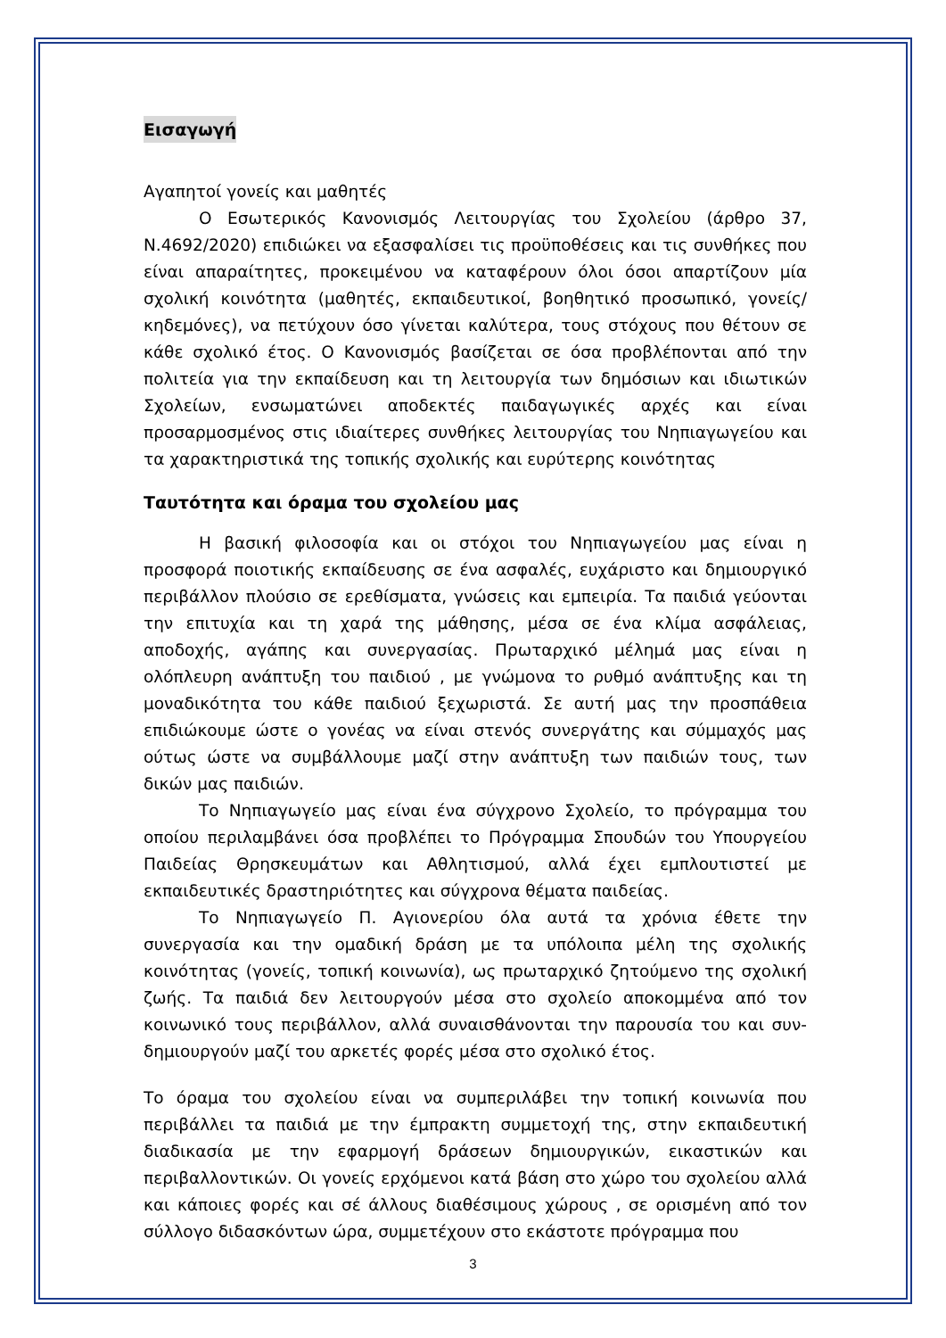Εισαγωγή
Αγαπητοί γονείς και μαθητές
Ο Εσωτερικός Κανονισμός Λειτουργίας του Σχολείου (άρθρο 37, Ν.4692/2020) επιδιώκει να εξασφαλίσει τις προϋποθέσεις και τις συνθήκες που είναι απαραίτητες, προκειμένου να καταφέρουν όλοι όσοι απαρτίζουν μία σχολική κοινότητα (μαθητές, εκπαιδευτικοί, βοηθητικό προσωπικό, γονείς/κηδεμόνες), να πετύχουν όσο γίνεται καλύτερα, τους στόχους που θέτουν σε κάθε σχολικό έτος. Ο Κανονισμός βασίζεται σε όσα προβλέπονται από την πολιτεία για την εκπαίδευση και τη λειτουργία των δημόσιων και ιδιωτικών Σχολείων, ενσωματώνει αποδεκτές παιδαγωγικές αρχές και είναι προσαρμοσμένος στις ιδιαίτερες συνθήκες λειτουργίας του Νηπιαγωγείου και τα χαρακτηριστικά της τοπικής σχολικής και ευρύτερης κοινότητας
Ταυτότητα και όραμα του σχολείου μας
Η βασική φιλοσοφία και οι στόχοι του Νηπιαγωγείου μας είναι η προσφορά ποιοτικής εκπαίδευσης σε ένα ασφαλές, ευχάριστο και δημιουργικό περιβάλλον πλούσιο σε ερεθίσματα, γνώσεις και εμπειρία. Τα παιδιά γεύονται την επιτυχία και τη χαρά της μάθησης, μέσα σε ένα κλίμα ασφάλειας, αποδοχής, αγάπης και συνεργασίας. Πρωταρχικό μέλημά μας είναι η ολόπλευρη ανάπτυξη του παιδιού , με γνώμονα το ρυθμό ανάπτυξης και τη μοναδικότητα του κάθε παιδιού ξεχωριστά. Σε αυτή μας την προσπάθεια επιδιώκουμε ώστε ο γονέας να είναι στενός συνεργάτης και σύμμαχός μας ούτως ώστε να συμβάλλουμε μαζί στην ανάπτυξη των παιδιών τους, των δικών μας παιδιών.
Το Νηπιαγωγείο μας είναι ένα σύγχρονο Σχολείο, το πρόγραμμα του οποίου περιλαμβάνει όσα προβλέπει το Πρόγραμμα Σπουδών του Υπουργείου Παιδείας Θρησκευμάτων και Αθλητισμού, αλλά έχει εμπλουτιστεί με εκπαιδευτικές δραστηριότητες και σύγχρονα θέματα παιδείας.
Το Νηπιαγωγείο Π. Αγιονερίου όλα αυτά τα χρόνια έθετε την συνεργασία και την ομαδική δράση με τα υπόλοιπα μέλη της σχολικής κοινότητας (γονείς, τοπική κοινωνία), ως πρωταρχικό ζητούμενο της σχολική ζωής. Τα παιδιά δεν λειτουργούν μέσα στο σχολείο αποκομμένα από τον κοινωνικό τους περιβάλλον, αλλά συναισθάνονται την παρουσία του και συν-δημιουργούν μαζί του αρκετές φορές μέσα στο σχολικό έτος.
Το όραμα του σχολείου είναι να συμπεριλάβει την τοπική κοινωνία που περιβάλλει τα παιδιά με την έμπρακτη συμμετοχή της, στην εκπαιδευτική διαδικασία με την εφαρμογή δράσεων δημιουργικών, εικαστικών και περιβαλλοντικών. Οι γονείς ερχόμενοι κατά βάση στο χώρο του σχολείου αλλά και κάποιες φορές και σέ άλλους διαθέσιμους χώρους , σε ορισμένη από τον σύλλογο διδασκόντων ώρα, συμμετέχουν στο εκάστοτε πρόγραμμα που
3